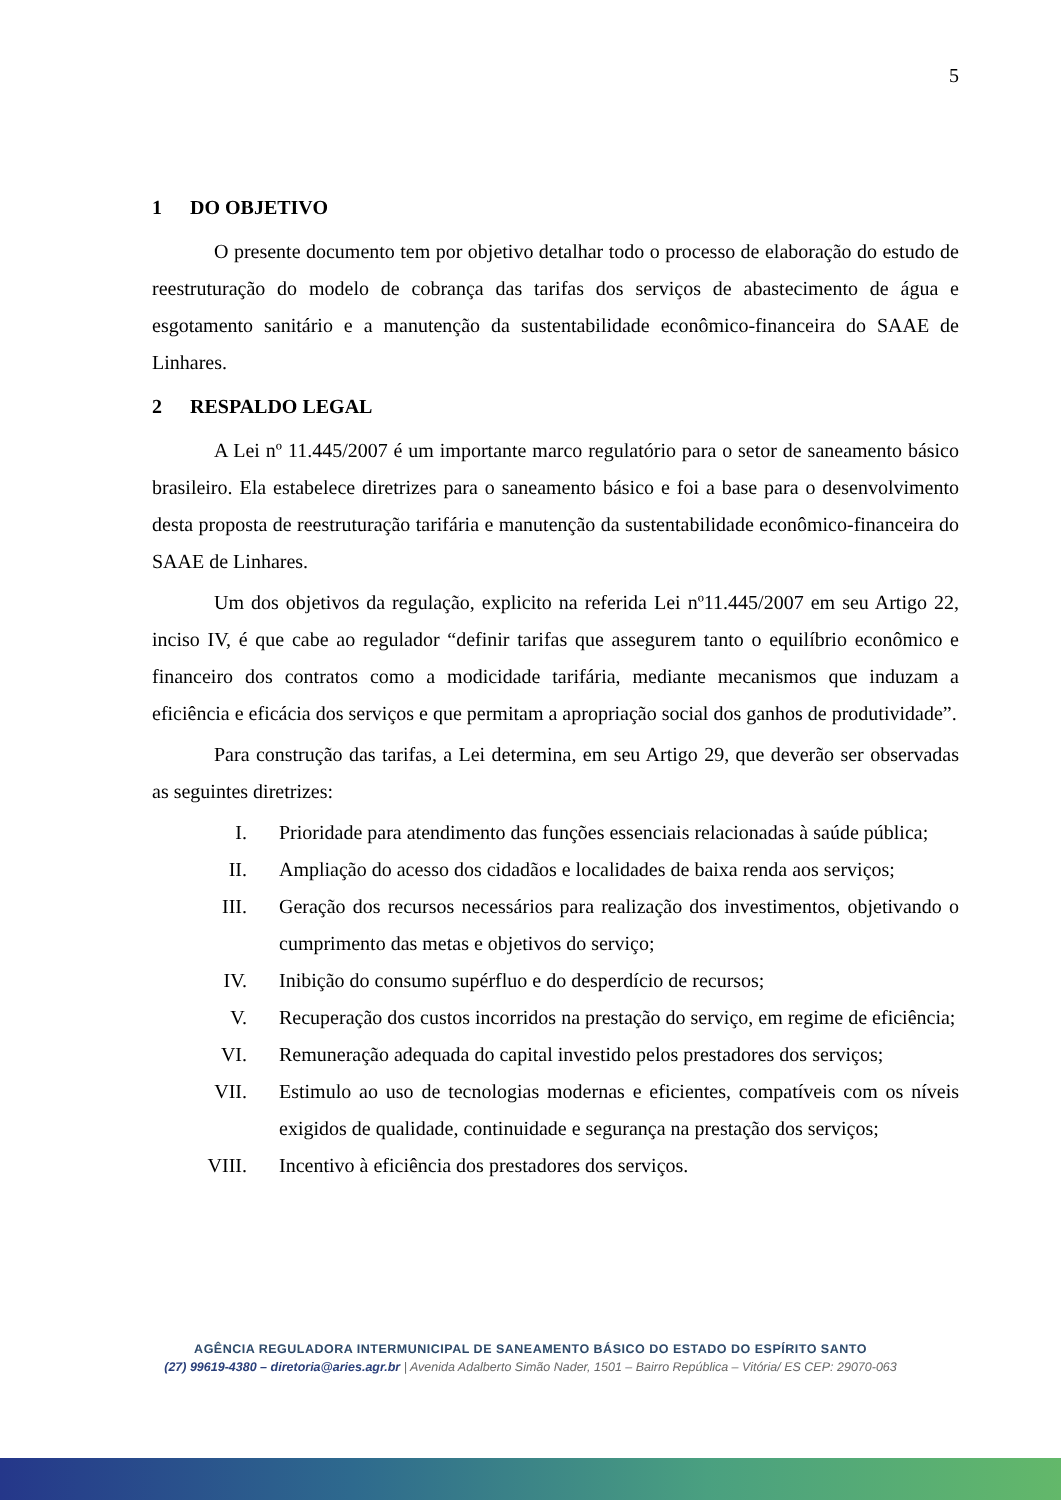5
1 DO OBJETIVO
O presente documento tem por objetivo detalhar todo o processo de elaboração do estudo de reestruturação do modelo de cobrança das tarifas dos serviços de abastecimento de água e esgotamento sanitário e a manutenção da sustentabilidade econômico-financeira do SAAE de Linhares.
2 RESPALDO LEGAL
A Lei nº 11.445/2007 é um importante marco regulatório para o setor de saneamento básico brasileiro. Ela estabelece diretrizes para o saneamento básico e foi a base para o desenvolvimento desta proposta de reestruturação tarifária e manutenção da sustentabilidade econômico-financeira do SAAE de Linhares.
Um dos objetivos da regulação, explicito na referida Lei nº11.445/2007 em seu Artigo 22, inciso IV, é que cabe ao regulador “definir tarifas que assegurem tanto o equilíbrio econômico e financeiro dos contratos como a modicidade tarifária, mediante mecanismos que induzam a eficiência e eficácia dos serviços e que permitam a apropriação social dos ganhos de produtividade”.
Para construção das tarifas, a Lei determina, em seu Artigo 29, que deverão ser observadas as seguintes diretrizes:
I. Prioridade para atendimento das funções essenciais relacionadas à saúde pública;
II. Ampliação do acesso dos cidadãos e localidades de baixa renda aos serviços;
III. Geração dos recursos necessários para realização dos investimentos, objetivando o cumprimento das metas e objetivos do serviço;
IV. Inibição do consumo supérfluo e do desperdício de recursos;
V. Recuperação dos custos incorridos na prestação do serviço, em regime de eficiência;
VI. Remuneração adequada do capital investido pelos prestadores dos serviços;
VII. Estimulo ao uso de tecnologias modernas e eficientes, compatíveis com os níveis exigidos de qualidade, continuidade e segurança na prestação dos serviços;
VIII. Incentivo à eficiência dos prestadores dos serviços.
AGÊNCIA REGULADORA INTERMUNICIPAL DE SANEAMENTO BÁSICO DO ESTADO DO ESPÍRITO SANTO
(27) 99619-4380 – diretoria@aries.agr.br | Avenida Adalberto Simão Nader, 1501 – Bairro República – Vitória/ ES CEP: 29070-063